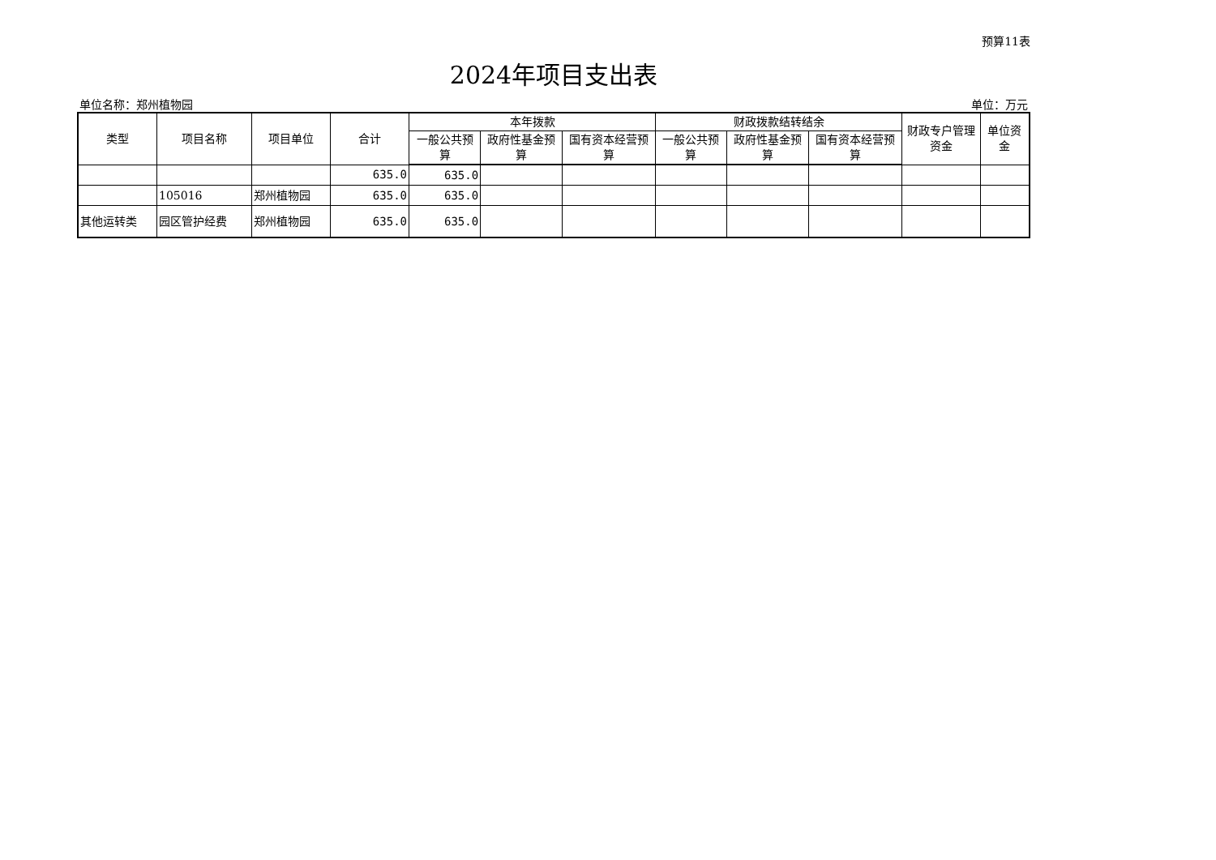预算11表
2024年项目支出表
单位名称：郑州植物园 单位：万元
| 类型 | 项目名称 | 项目单位 | 合计 | 本年拨款 | | | 财政拨款结转结余 | | | 财政专户管理资金 | 单位资金 |
| --- | --- | --- | --- | --- | --- | --- | --- | --- | --- | --- | --- |
| | | | | 一般公共预算 | 政府性基金预算 | 国有资本经营预算 | 一般公共预算 | 政府性基金预算 | 国有资本经营预算 | | |
| | | | 635.0 | 635.0 | | | | | | | |
| | 105016 | 郑州植物园 | 635.0 | 635.0 | | | | | | | |
| 其他运转类 | 园区管护经费 | 郑州植物园 | 635.0 | 635.0 | | | | | | | |